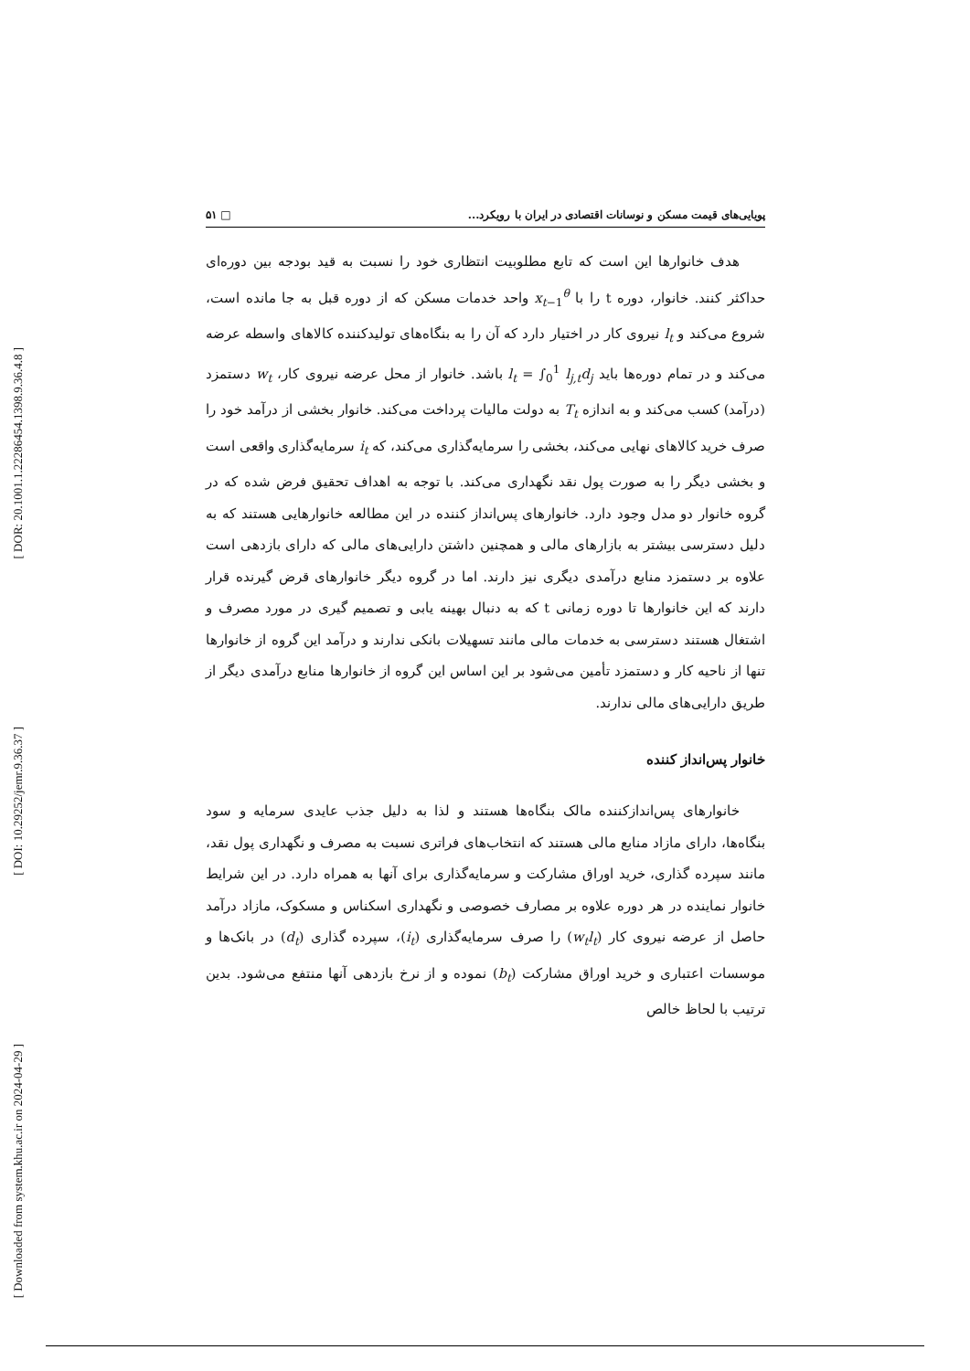[ DOR: 20.1001.1.22286454.1398.9.36.4.8 ]
[ DOI: 10.29252/jemr.9.36.37 ]
[ Downloaded from system.khu.ac.ir on 2024-04-29 ]
پویایی‌های قیمت مسکن و نوسانات اقتصادی در ایران با رویکرد... □ ۵۱
هدف خانوارها این است که تابع مطلوبیت انتظاری خود را نسبت به قید بودجه بین دوره‌ای حداکثر کنند. خانوار، دوره t را با x<sub>t−1</sub><sup>θ</sup> واحد خدمات مسکن که از دوره قبل به جا مانده است، شروع می‌کند و l<sub>t</sub> نیروی کار در اختیار دارد که آن را به بنگاه‌های تولیدکننده کالاهای واسطه عرضه می‌کند و در تمام دوره‌ها باید l<sub>t</sub> = ∫<sub>0</sub><sup>1</sup> l<sub>j,t</sub>d<sub>j</sub> باشد. خانوار از محل عرضه نیروی کار، w<sub>t</sub> دستمزد (درآمد) کسب می‌کند و به اندازه T<sub>t</sub> به دولت مالیات پرداخت می‌کند. خانوار بخشی از درآمد خود را صرف خرید کالاهای نهایی می‌کند، بخشی را سرمایه‌گذاری می‌کند، که i<sub>t</sub> سرمایه‌گذاری واقعی است و بخشی دیگر را به صورت پول نقد نگهداری می‌کند. با توجه به اهداف تحقیق فرض شده که در گروه خانوار دو مدل وجود دارد. خانوارهای پس‌انداز کننده در این مطالعه خانوارهایی هستند که به دلیل دسترسی بیشتر به بازارهای مالی و همچنین داشتن دارایی‌های مالی که دارای بازدهی است علاوه بر دستمزد منابع درآمدی دیگری نیز دارند. اما در گروه دیگر خانوارهای قرض گیرنده قرار دارند که این خانوارها تا دوره زمانی t که به دنبال بهینه یابی و تصمیم گیری در مورد مصرف و اشتغال هستند دسترسی به خدمات مالی مانند تسهیلات بانکی ندارند و درآمد این گروه از خانوارها تنها از ناحیه کار و دستمزد تأمین می‌شود بر این اساس این گروه از خانوارها منابع درآمدی دیگر از طریق دارایی‌های مالی ندارند.
خانوار پس‌انداز کننده
خانوارهای پس‌اندازکننده مالک بنگاه‌ها هستند و لذا به دلیل جذب عایدی سرمایه و سود بنگاه‌ها، دارای مازاد منابع مالی هستند که انتخاب‌های فراتری نسبت به مصرف و نگهداری پول نقد، مانند سپرده گذاری، خرید اوراق مشارکت و سرمایه‌گذاری برای آنها به همراه دارد. در این شرایط خانوار نماینده در هر دوره علاوه بر مصارف خصوصی و نگهداری اسکناس و مسکوک، مازاد درآمد حاصل از عرضه نیروی کار (w<sub>t</sub>l<sub>t</sub>) را صرف سرمایه‌گذاری (i<sub>t</sub>)، سپرده گذاری (d<sub>t</sub>) در بانک‌ها و موسسات اعتباری و خرید اوراق مشارکت (b<sub>t</sub>) نموده و از نرخ بازدهی آنها منتفع می‌شود. بدین ترتیب با لحاظ خالص